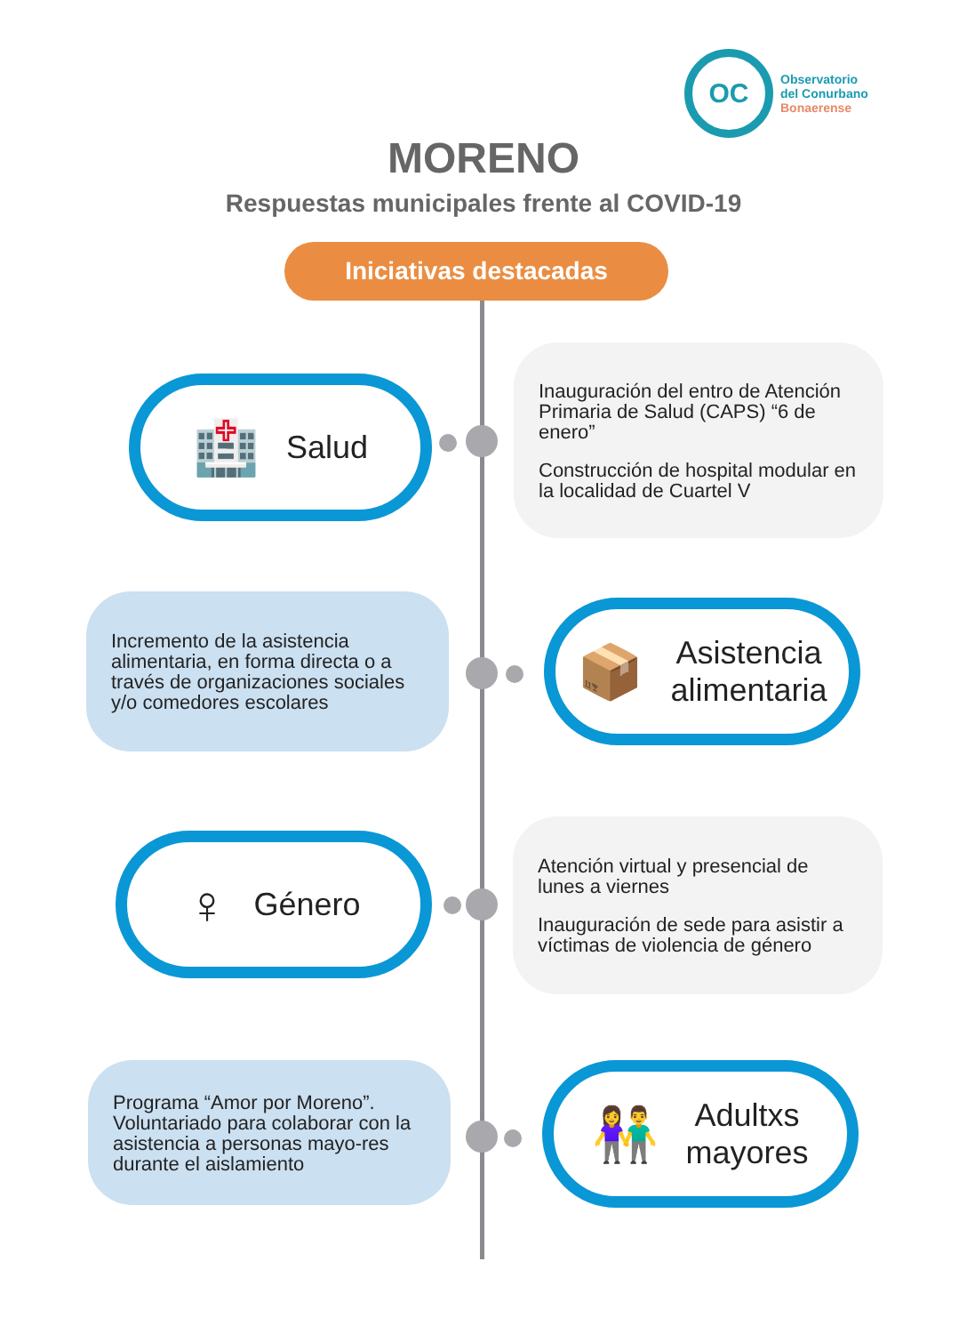OC
Observatorio
del Conurbano
Bonaerense
MORENO
Respuestas municipales frente al COVID-19
Iniciativas destacadas
🏥 Salud
Inauguración del entro de Atención Primaria de Salud (CAPS) “6 de enero”
Construcción de hospital modular en la localidad de Cuartel V
Incremento de la asistencia alimentaria, en forma directa o a través de organizaciones sociales y/o comedores escolares
📦 Asistencia
alimentaria
♀ Género
Atención virtual y presencial de lunes a viernes
Inauguración de sede para asistir a víctimas de violencia de género
Programa “Amor por Moreno”. Voluntariado para colaborar con la asistencia a personas mayo-res durante el aislamiento
👫 Adultxs
mayores